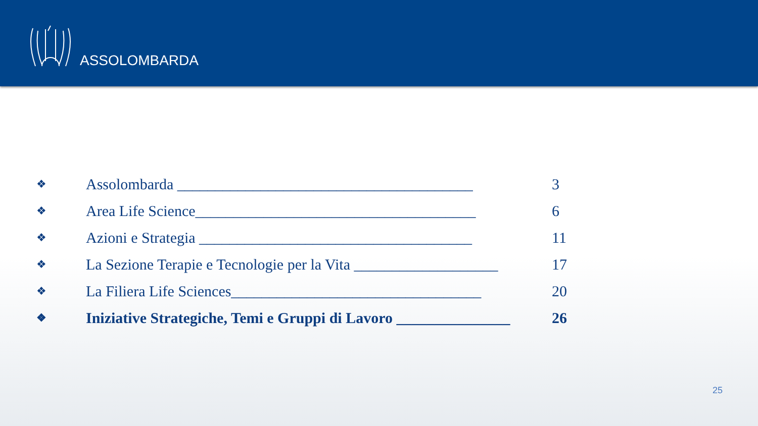ASSOLOMBARDA
❖ Assolombarda _______________________________________ 3
❖ Area Life Science_____________________________________ 6
❖ Azioni e Strategia ____________________________________ 11
❖ La Sezione Terapie e Tecnologie per la Vita ___________________ 17
❖ La Filiera Life Sciences_________________________________ 20
❖ Iniziative Strategiche, Temi e Gruppi di Lavoro _______________ 26
25